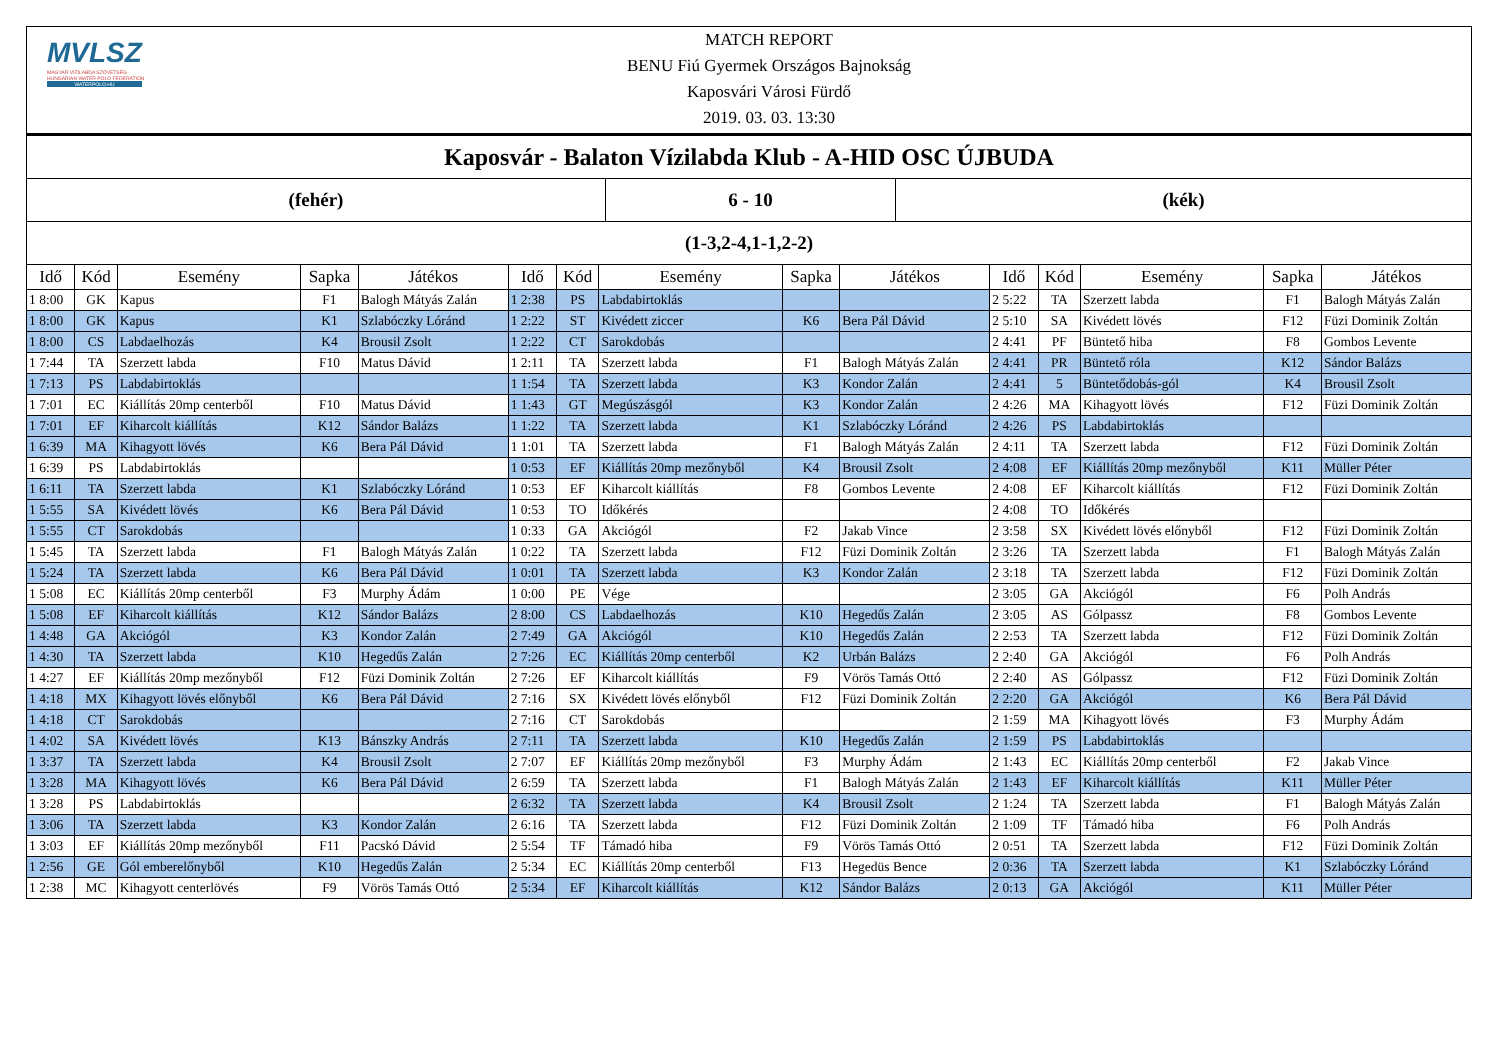MVLSZ
MAGYAR VÍZILABDA SZÖVETSÉG
HUNGARIAN WATER POLO FEDERATION
WATERPOLO.HU
MATCH REPORT
BENU Fiú Gyermek Országos Bajnokság
Kaposvári Városi Fürdő
2019. 03. 03. 13:30
Kaposvár - Balaton Vízilabda Klub - A-HID OSC ÚJBUDA
(fehér) 6 - 10 (kék)
(1-3,2-4,1-1,2-2)
| Idő | Kód | Esemény | Sapka | Játékos | Idő | Kód | Esemény | Sapka | Játékos | Idő | Kód | Esemény | Sapka | Játékos |
| --- | --- | --- | --- | --- | --- | --- | --- | --- | --- | --- | --- | --- | --- | --- |
| 1 8:00 | GK | Kapus | F1 | Balogh Mátyás Zalán | 1 2:38 | PS | Labdabirtoklás | | | 2 5:22 | TA | Szerzett labda | F1 | Balogh Mátyás Zalán |
| 1 8:00 | GK | Kapus | K1 | Szlabóczky Lóránd | 1 2:22 | ST | Kivédett ziccer | K6 | Bera Pál Dávid | 2 5:10 | SA | Kivédett lövés | F12 | Füzi Dominik Zoltán |
| 1 8:00 | CS | Labdaelhozás | K4 | Brousil Zsolt | 1 2:22 | CT | Sarokdobás | | | 2 4:41 | PF | Büntető hiba | F8 | Gombos Levente |
| 1 7:44 | TA | Szerzett labda | F10 | Matus Dávid | 1 2:11 | TA | Szerzett labda | F1 | Balogh Mátyás Zalán | 2 4:41 | PR | Büntető róla | K12 | Sándor Balázs |
| 1 7:13 | PS | Labdabirtoklás | | | 1 1:54 | TA | Szerzett labda | K3 | Kondor Zalán | 2 4:41 | 5 | Büntetődobás-gól | K4 | Brousil Zsolt |
| 1 7:01 | EC | Kiállítás 20mp centerből | F10 | Matus Dávid | 1 1:43 | GT | Megúszásgól | K3 | Kondor Zalán | 2 4:26 | MA | Kihagyott lövés | F12 | Füzi Dominik Zoltán |
| 1 7:01 | EF | Kiharcolt kiállítás | K12 | Sándor Balázs | 1 1:22 | TA | Szerzett labda | K1 | Szlabóczky Lóránd | 2 4:26 | PS | Labdabirtoklás | | |
| 1 6:39 | MA | Kihagyott lövés | K6 | Bera Pál Dávid | 1 1:01 | TA | Szerzett labda | F1 | Balogh Mátyás Zalán | 2 4:11 | TA | Szerzett labda | F12 | Füzi Dominik Zoltán |
| 1 6:39 | PS | Labdabirtoklás | | | 1 0:53 | EF | Kiállítás 20mp mezőnyből | K4 | Brousil Zsolt | 2 4:08 | EF | Kiállítás 20mp mezőnyből | K11 | Müller Péter |
| 1 6:11 | TA | Szerzett labda | K1 | Szlabóczky Lóránd | 1 0:53 | EF | Kiharcolt kiállítás | F8 | Gombos Levente | 2 4:08 | EF | Kiharcolt kiállítás | F12 | Füzi Dominik Zoltán |
| 1 5:55 | SA | Kivédett lövés | K6 | Bera Pál Dávid | 1 0:53 | TO | Időkérés | | | 2 4:08 | TO | Időkérés | | |
| 1 5:55 | CT | Sarokdobás | | | 1 0:33 | GA | Akciógól | F2 | Jakab Vince | 2 3:58 | SX | Kivédett lövés előnyből | F12 | Füzi Dominik Zoltán |
| 1 5:45 | TA | Szerzett labda | F1 | Balogh Mátyás Zalán | 1 0:22 | TA | Szerzett labda | F12 | Füzi Dominik Zoltán | 2 3:26 | TA | Szerzett labda | F1 | Balogh Mátyás Zalán |
| 1 5:24 | TA | Szerzett labda | K6 | Bera Pál Dávid | 1 0:01 | TA | Szerzett labda | K3 | Kondor Zalán | 2 3:18 | TA | Szerzett labda | F12 | Füzi Dominik Zoltán |
| 1 5:08 | EC | Kiállítás 20mp centerből | F3 | Murphy Ádám | 1 0:00 | PE | Vége | | | 2 3:05 | GA | Akciógól | F6 | Polh András |
| 1 5:08 | EF | Kiharcolt kiállítás | K12 | Sándor Balázs | 2 8:00 | CS | Labdaelhozás | K10 | Hegedűs Zalán | 2 3:05 | AS | Gólpassz | F8 | Gombos Levente |
| 1 4:48 | GA | Akciógól | K3 | Kondor Zalán | 2 7:49 | GA | Akciógól | K10 | Hegedűs Zalán | 2 2:53 | TA | Szerzett labda | F12 | Füzi Dominik Zoltán |
| 1 4:30 | TA | Szerzett labda | K10 | Hegedűs Zalán | 2 7:26 | EC | Kiállítás 20mp centerből | K2 | Urbán Balázs | 2 2:40 | GA | Akciógól | F6 | Polh András |
| 1 4:27 | EF | Kiállítás 20mp mezőnyből | F12 | Füzi Dominik Zoltán | 2 7:26 | EF | Kiharcolt kiállítás | F9 | Vörös Tamás Ottó | 2 2:40 | AS | Gólpassz | F12 | Füzi Dominik Zoltán |
| 1 4:18 | MX | Kihagyott lövés előnyből | K6 | Bera Pál Dávid | 2 7:16 | SX | Kivédett lövés előnyből | F12 | Füzi Dominik Zoltán | 2 2:20 | GA | Akciógól | K6 | Bera Pál Dávid |
| 1 4:18 | CT | Sarokdobás | | | 2 7:16 | CT | Sarokdobás | | | 2 1:59 | MA | Kihagyott lövés | F3 | Murphy Ádám |
| 1 4:02 | SA | Kivédett lövés | K13 | Bánszky András | 2 7:11 | TA | Szerzett labda | K10 | Hegedűs Zalán | 2 1:59 | PS | Labdabirtoklás | | |
| 1 3:37 | TA | Szerzett labda | K4 | Brousil Zsolt | 2 7:07 | EF | Kiállítás 20mp mezőnyből | F3 | Murphy Ádám | 2 1:43 | EC | Kiállítás 20mp centerből | F2 | Jakab Vince |
| 1 3:28 | MA | Kihagyott lövés | K6 | Bera Pál Dávid | 2 6:59 | TA | Szerzett labda | F1 | Balogh Mátyás Zalán | 2 1:43 | EF | Kiharcolt kiállítás | K11 | Müller Péter |
| 1 3:28 | PS | Labdabirtoklás | | | 2 6:32 | TA | Szerzett labda | K4 | Brousil Zsolt | 2 1:24 | TA | Szerzett labda | F1 | Balogh Mátyás Zalán |
| 1 3:06 | TA | Szerzett labda | K3 | Kondor Zalán | 2 6:16 | TA | Szerzett labda | F12 | Füzi Dominik Zoltán | 2 1:09 | TF | Támadó hiba | F6 | Polh András |
| 1 3:03 | EF | Kiállítás 20mp mezőnyből | F11 | Pacskó Dávid | 2 5:54 | TF | Támadó hiba | F9 | Vörös Tamás Ottó | 2 0:51 | TA | Szerzett labda | F12 | Füzi Dominik Zoltán |
| 1 2:56 | GE | Gól emberelőnyből | K10 | Hegedűs Zalán | 2 5:34 | EC | Kiállítás 20mp centerből | F13 | Hegedüs Bence | 2 0:36 | TA | Szerzett labda | K1 | Szlabóczky Lóránd |
| 1 2:38 | MC | Kihagyott centerlövés | F9 | Vörös Tamás Ottó | 2 5:34 | EF | Kiharcolt kiállítás | K12 | Sándor Balázs | 2 0:13 | GA | Akciógól | K11 | Müller Péter |